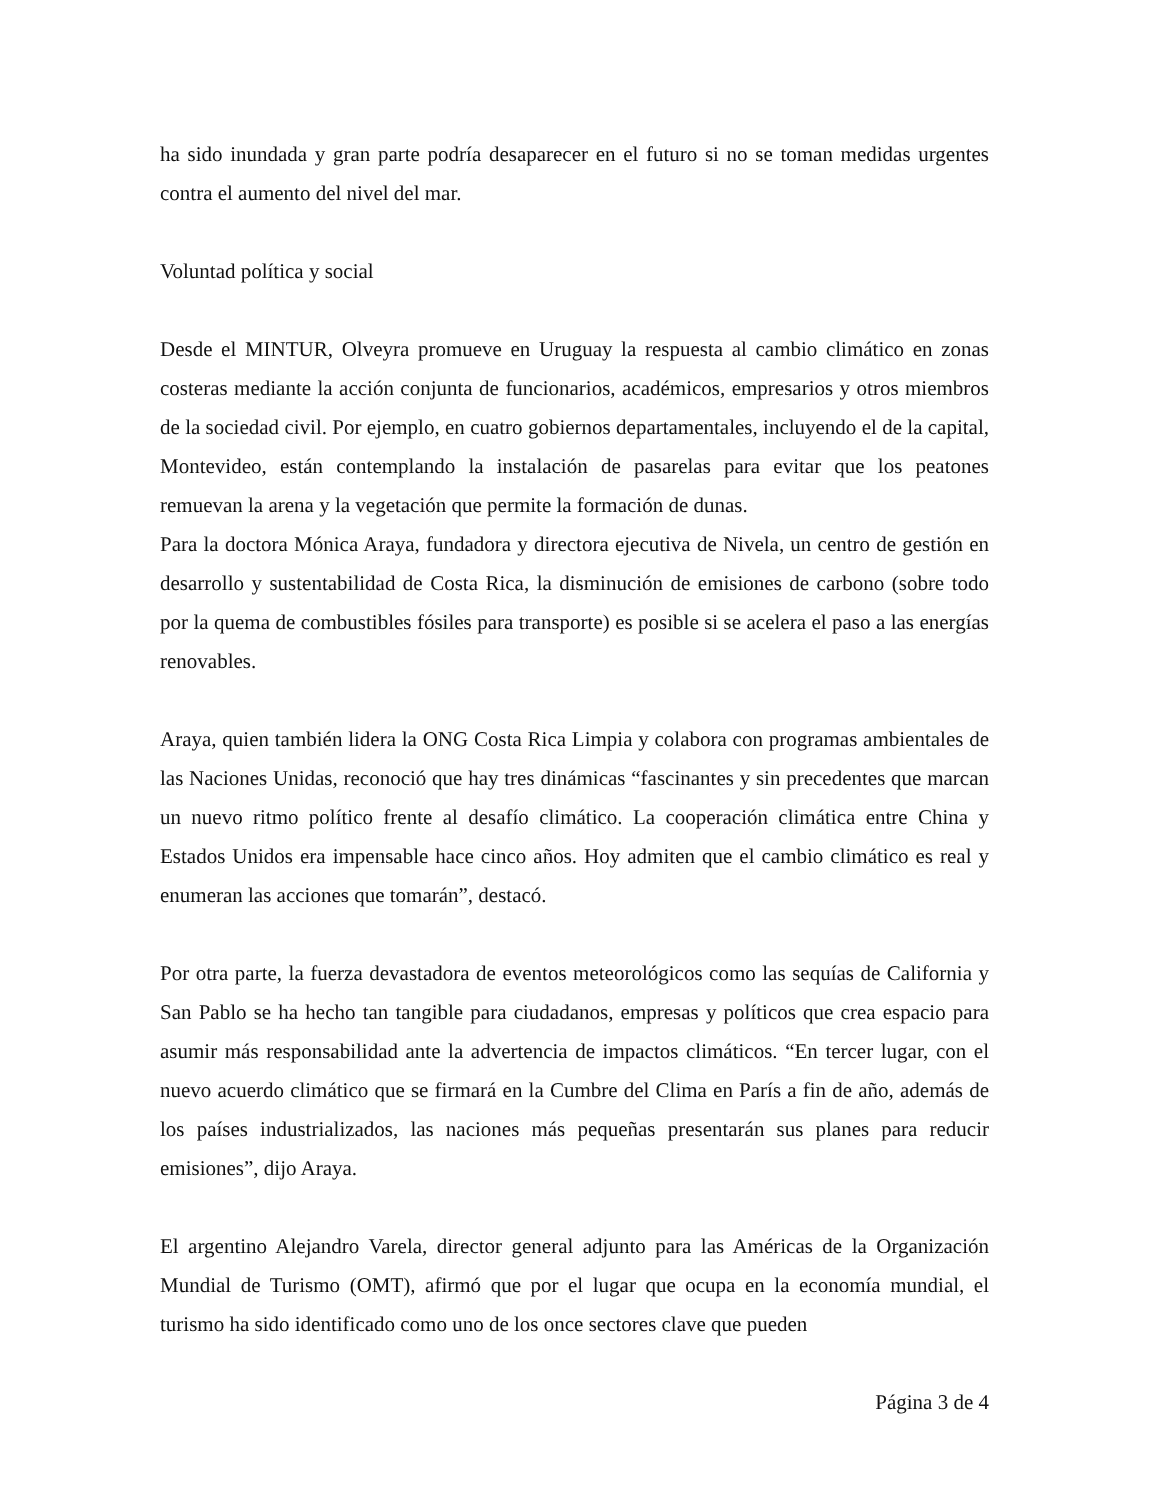ha sido inundada y gran parte podría desaparecer en el futuro si no se toman medidas urgentes contra el aumento del nivel del mar.
Voluntad política y social
Desde el MINTUR, Olveyra promueve en Uruguay la respuesta al cambio climático en zonas costeras mediante la acción conjunta de funcionarios, académicos, empresarios y otros miembros de la sociedad civil. Por ejemplo, en cuatro gobiernos departamentales, incluyendo el de la capital, Montevideo, están contemplando la instalación de pasarelas para evitar que los peatones remuevan la arena y la vegetación que permite la formación de dunas.
Para la doctora Mónica Araya, fundadora y directora ejecutiva de Nivela, un centro de gestión en desarrollo y sustentabilidad de Costa Rica, la disminución de emisiones de carbono (sobre todo por la quema de combustibles fósiles para transporte) es posible si se acelera el paso a las energías renovables.
Araya, quien también lidera la ONG Costa Rica Limpia y colabora con programas ambientales de las Naciones Unidas, reconoció que hay tres dinámicas “fascinantes y sin precedentes que marcan un nuevo ritmo político frente al desafío climático. La cooperación climática entre China y Estados Unidos era impensable hace cinco años. Hoy admiten que el cambio climático es real y enumeran las acciones que tomarán”, destacó.
Por otra parte, la fuerza devastadora de eventos meteorológicos como las sequías de California y San Pablo se ha hecho tan tangible para ciudadanos, empresas y políticos que crea espacio para asumir más responsabilidad ante la advertencia de impactos climáticos. “En tercer lugar, con el nuevo acuerdo climático que se firmará en la Cumbre del Clima en París a fin de año, además de los países industrializados, las naciones más pequeñas presentarán sus planes para reducir emisiones”, dijo Araya.
El argentino Alejandro Varela, director general adjunto para las Américas de la Organización Mundial de Turismo (OMT), afirmó que por el lugar que ocupa en la economía mundial, el turismo ha sido identificado como uno de los once sectores clave que pueden
Página 3 de 4